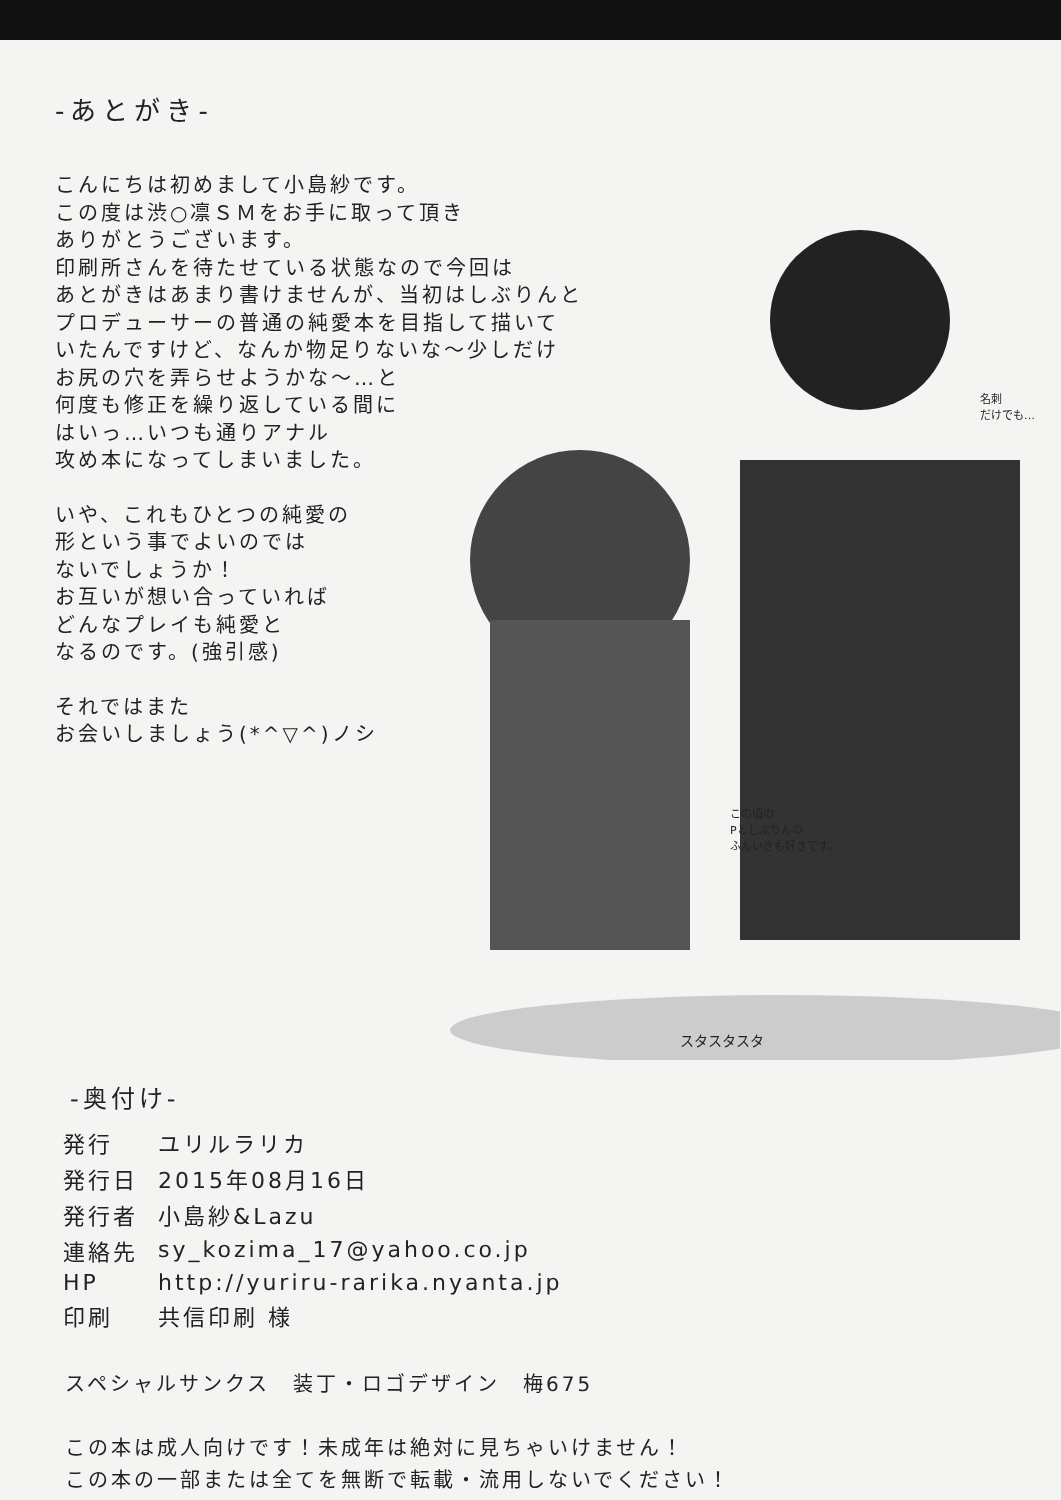この頃の
Pとしぶりんの
ふんいきも好きです。
名刺
だけでも…
スタスタスタ
-あとがき-
こんにちは初めまして小島紗です。
この度は渋○凛ＳＭをお手に取って頂き
ありがとうございます。
印刷所さんを待たせている状態なので今回は
あとがきはあまり書けませんが、当初はしぶりんと
プロデューサーの普通の純愛本を目指して描いて
いたんですけど、なんか物足りないな～少しだけ
お尻の穴を弄らせようかな～…と
何度も修正を繰り返している間に
はいっ…いつも通りアナル
攻め本になってしまいました。
いや、これもひとつの純愛の
形という事でよいのでは
ないでしょうか！
お互いが想い合っていれば
どんなプレイも純愛と
なるのです。(強引感)
それではまた
お会いしましょう(*^▽^)ノシ
-奥付け-
| 発行 | ユリルラリカ |
| 発行日 | 2015年08月16日 |
| 発行者 | 小島紗&Lazu |
| 連絡先 | sy_kozima_17@yahoo.co.jp |
| HP | http://yuriru-rarika.nyanta.jp |
| 印刷 | 共信印刷 様 |
スペシャルサンクス　装丁・ロゴデザイン　梅675
この本は成人向けです！未成年は絶対に見ちゃいけません！
この本の一部または全てを無断で転載・流用しないでください！